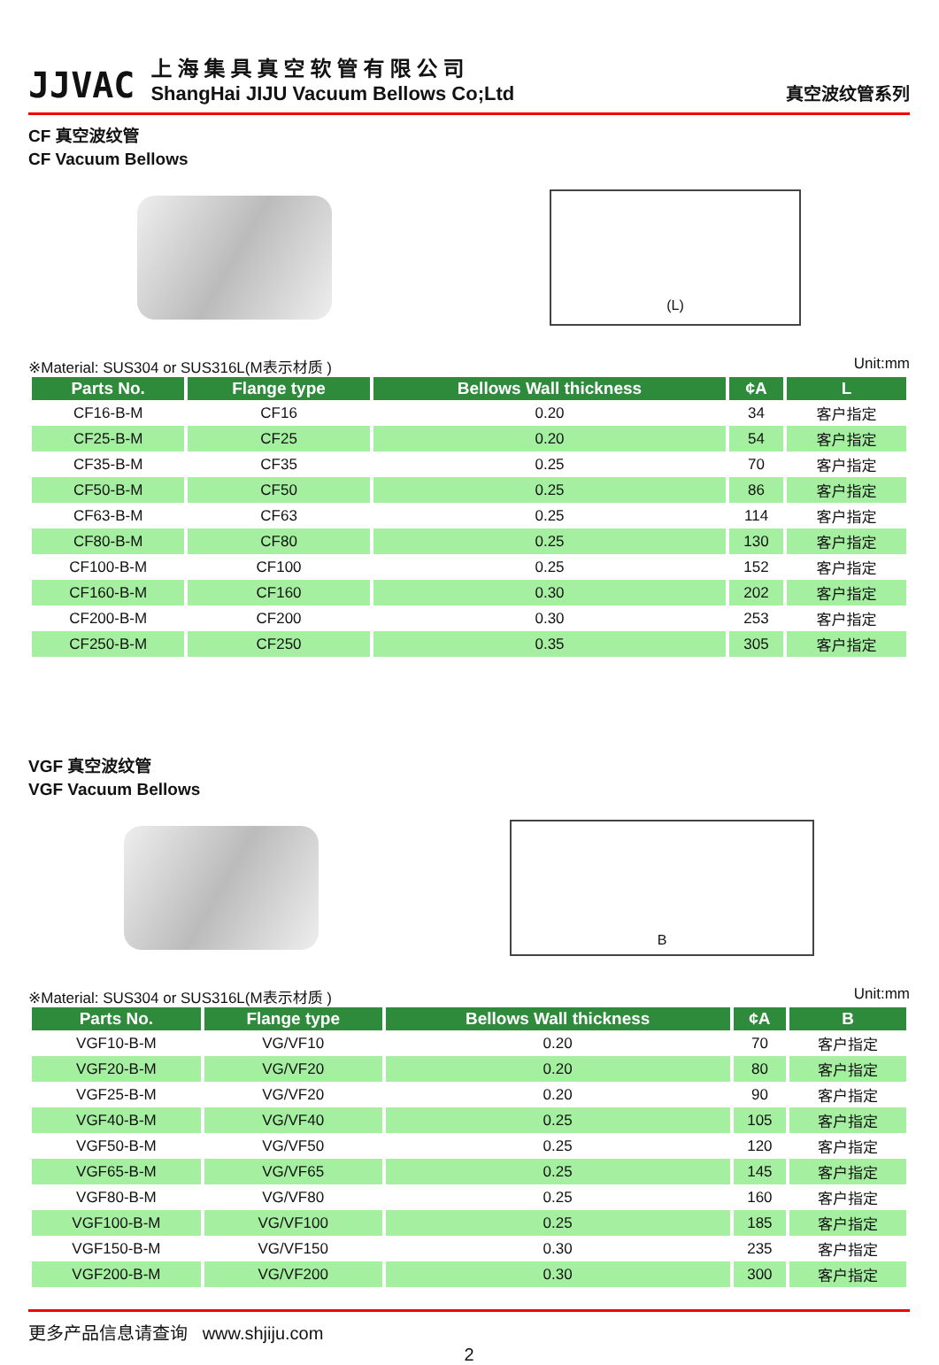JJVAC
上海集具真空软管有限公司
ShangHai JIJU Vacuum Bellows Co;Ltd
真空波纹管系列
CF 真空波纹管
CF Vacuum Bellows
(L)
※Material: SUS304 or SUS316L(M表示材质 ) Unit:mm
| Parts No. | Flange type | Bellows Wall thickness | ¢A | L |
| --- | --- | --- | --- | --- |
| CF16-B-M | CF16 | 0.20 | 34 | 客户指定 |
| CF25-B-M | CF25 | 0.20 | 54 | 客户指定 |
| CF35-B-M | CF35 | 0.25 | 70 | 客户指定 |
| CF50-B-M | CF50 | 0.25 | 86 | 客户指定 |
| CF63-B-M | CF63 | 0.25 | 114 | 客户指定 |
| CF80-B-M | CF80 | 0.25 | 130 | 客户指定 |
| CF100-B-M | CF100 | 0.25 | 152 | 客户指定 |
| CF160-B-M | CF160 | 0.30 | 202 | 客户指定 |
| CF200-B-M | CF200 | 0.30 | 253 | 客户指定 |
| CF250-B-M | CF250 | 0.35 | 305 | 客户指定 |
VGF 真空波纹管
VGF Vacuum Bellows
B
※Material: SUS304 or SUS316L(M表示材质 ) Unit:mm
| Parts No. | Flange type | Bellows Wall thickness | ¢A | B |
| --- | --- | --- | --- | --- |
| VGF10-B-M | VG/VF10 | 0.20 | 70 | 客户指定 |
| VGF20-B-M | VG/VF20 | 0.20 | 80 | 客户指定 |
| VGF25-B-M | VG/VF20 | 0.20 | 90 | 客户指定 |
| VGF40-B-M | VG/VF40 | 0.25 | 105 | 客户指定 |
| VGF50-B-M | VG/VF50 | 0.25 | 120 | 客户指定 |
| VGF65-B-M | VG/VF65 | 0.25 | 145 | 客户指定 |
| VGF80-B-M | VG/VF80 | 0.25 | 160 | 客户指定 |
| VGF100-B-M | VG/VF100 | 0.25 | 185 | 客户指定 |
| VGF150-B-M | VG/VF150 | 0.30 | 235 | 客户指定 |
| VGF200-B-M | VG/VF200 | 0.30 | 300 | 客户指定 |
更多产品信息请查询 www.shjiju.com
2